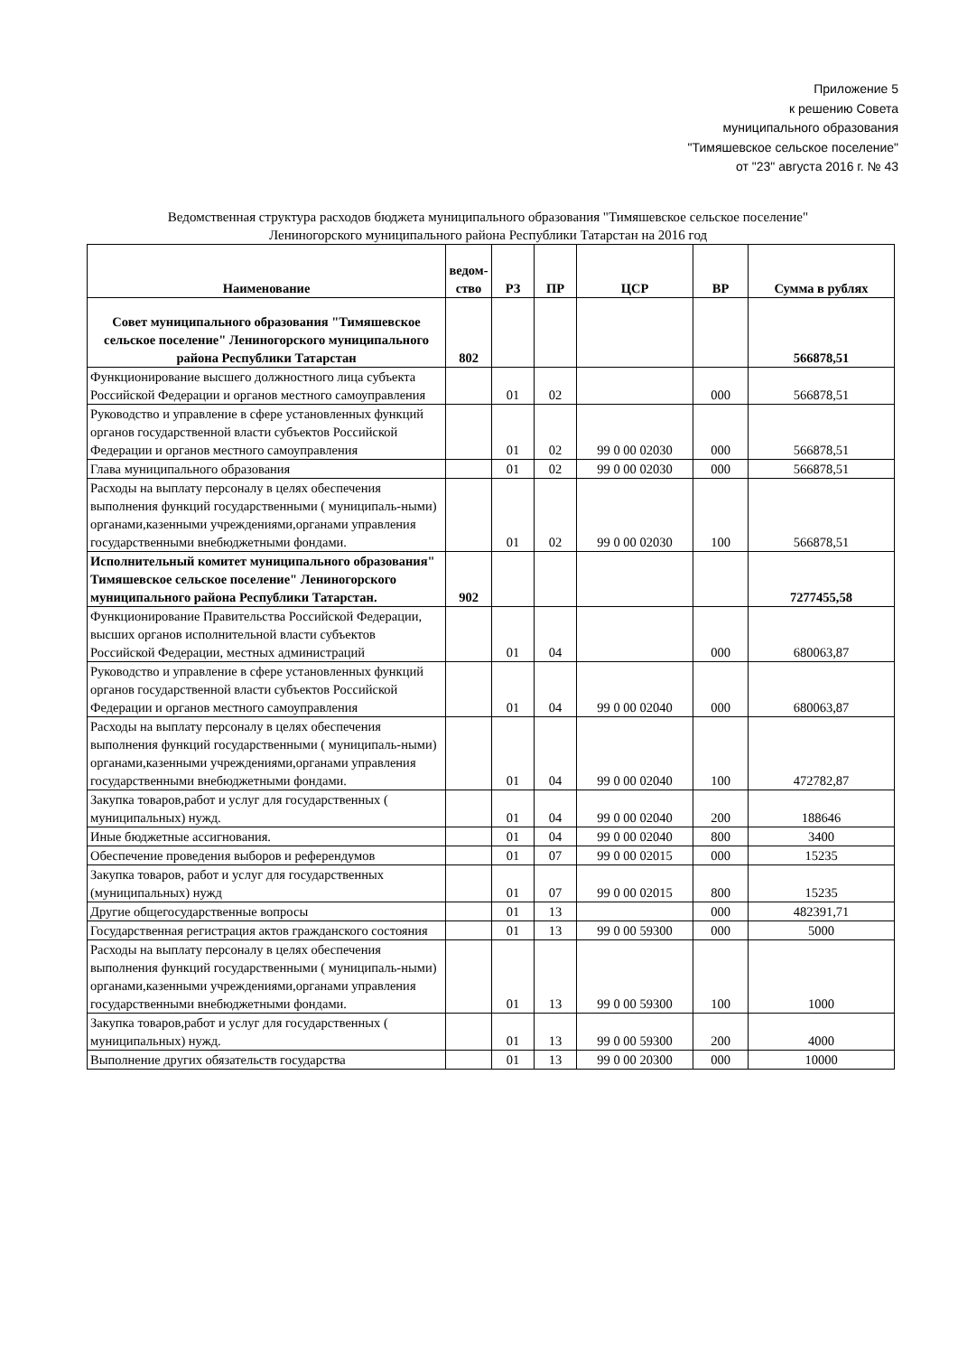Приложение 5
к решению Совета
муниципального образования
"Тимяшевское сельское поселение"
от "23" августа 2016 г. № 43
Ведомственная структура расходов бюджета муниципального образования "Тимяшевское сельское поселение"
Лениногорского муниципального района Республики Татарстан на 2016 год
| Наименование | ведом-ство | РЗ | ПР | ЦСР | ВР | Сумма в рублях |
| --- | --- | --- | --- | --- | --- | --- |
| Совет муниципального образования "Тимяшевское сельское поселение" Лениногорского муниципального района Республики Татарстан | 802 | | | | | 566878,51 |
| Функционирование высшего должностного лица субъекта Российской Федерации и органов местного самоуправления | | 01 | 02 | | 000 | 566878,51 |
| Руководство и управление в сфере установленных функций органов государственной власти субъектов Российской Федерации и органов местного самоуправления | | 01 | 02 | 99 0 00 02030 | 000 | 566878,51 |
| Глава муниципального образования | | 01 | 02 | 99 0 00 02030 | 000 | 566878,51 |
| Расходы на выплату персоналу в целях обеспечения выполнения функций государственными ( муниципаль-ными) органами,казенными учреждениями,органами управления государственными внебюджетными фондами. | | 01 | 02 | 99 0 00 02030 | 100 | 566878,51 |
| Исполнительный комитет муниципального образования" Тимяшевское сельское поселение" Лениногорского муниципального района Республики Татарстан. | 902 | | | | | 7277455,58 |
| Функционирование Правительства Российской Федерации, высших органов исполнительной власти субъектов Российской Федерации, местных администраций | | 01 | 04 | | 000 | 680063,87 |
| Руководство и управление в сфере установленных функций органов государственной власти субъектов Российской Федерации и органов местного самоуправления | | 01 | 04 | 99 0 00 02040 | 000 | 680063,87 |
| Расходы на выплату персоналу в целях обеспечения выполнения функций государственными ( муниципаль-ными) органами,казенными учреждениями,органами управления государственными внебюджетными фондами. | | 01 | 04 | 99 0 00 02040 | 100 | 472782,87 |
| Закупка товаров,работ и услуг для государственных ( муниципальных) нужд. | | 01 | 04 | 99 0 00 02040 | 200 | 188646 |
| Иные бюджетные ассигнования. | | 01 | 04 | 99 0 00 02040 | 800 | 3400 |
| Обеспечение проведения выборов и референдумов | | 01 | 07 | 99 0 00 02015 | 000 | 15235 |
| Закупка товаров, работ и услуг для государственных (муниципальных) нужд | | 01 | 07 | 99 0 00 02015 | 800 | 15235 |
| Другие общегосударственные вопросы | | 01 | 13 | | 000 | 482391,71 |
| Государственная регистрация актов гражданского состояния | | 01 | 13 | 99 0 00 59300 | 000 | 5000 |
| Расходы на выплату персоналу в целях обеспечения выполнения функций государственными ( муниципаль-ными) органами,казенными учреждениями,органами управления государственными внебюджетными фондами. | | 01 | 13 | 99 0 00 59300 | 100 | 1000 |
| Закупка товаров,работ и услуг для государственных ( муниципальных) нужд. | | 01 | 13 | 99 0 00 59300 | 200 | 4000 |
| Выполнение других обязательств государства | | 01 | 13 | 99 0 00 20300 | 000 | 10000 |